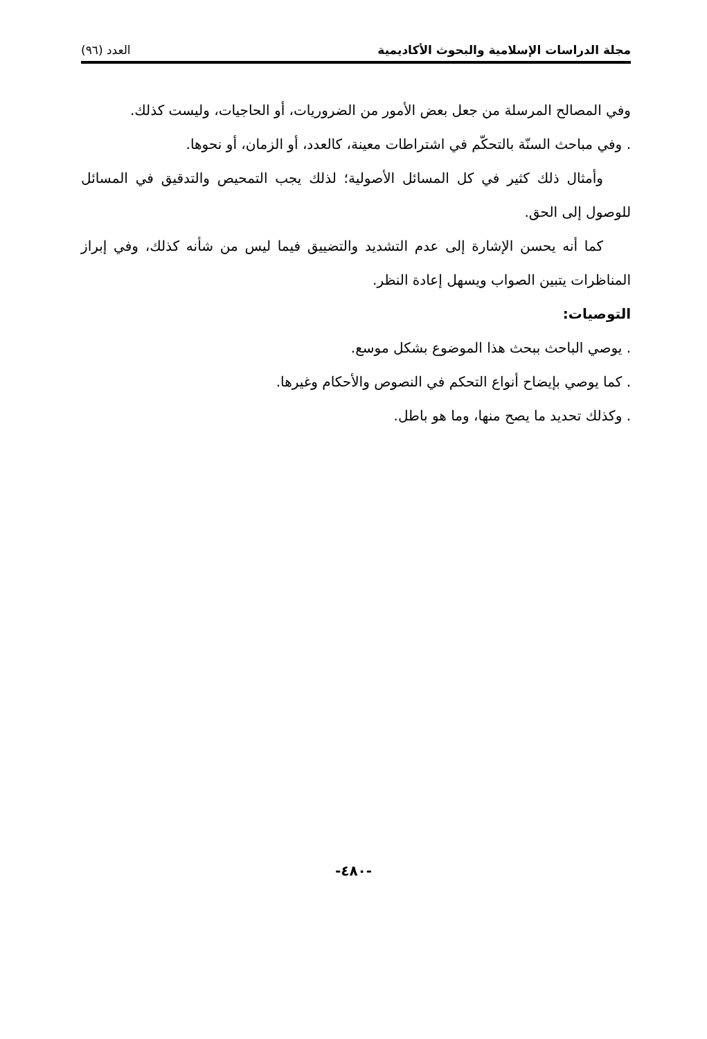مجلة الدراسات الإسلامية والبحوث الأكاديمية العدد (٩٦)
وفي المصالح المرسلة من جعل بعض الأمور من الضروريات، أو الحاجيات، وليست كذلك.
. وفي مباحث السنّة بالتحكّم في اشتراطات معينة، كالعدد، أو الزمان، أو نحوها.
وأمثال ذلك كثير في كل المسائل الأصولية؛ لذلك يجب التمحيص والتدقيق في المسائل للوصول إلى الحق.
كما أنه يحسن الإشارة إلى عدم التشديد والتضييق فيما ليس من شأنه كذلك، وفي إبراز المناظرات يتبين الصواب ويسهل إعادة النظر.
التوصيات:
. يوصي الباحث ببحث هذا الموضوع بشكل موسع.
. كما يوصي بإيضاح أنواع التحكم في النصوص والأحكام وغيرها.
. وكذلك تحديد ما يصح منها، وما هو باطل.
-٤٨٠-